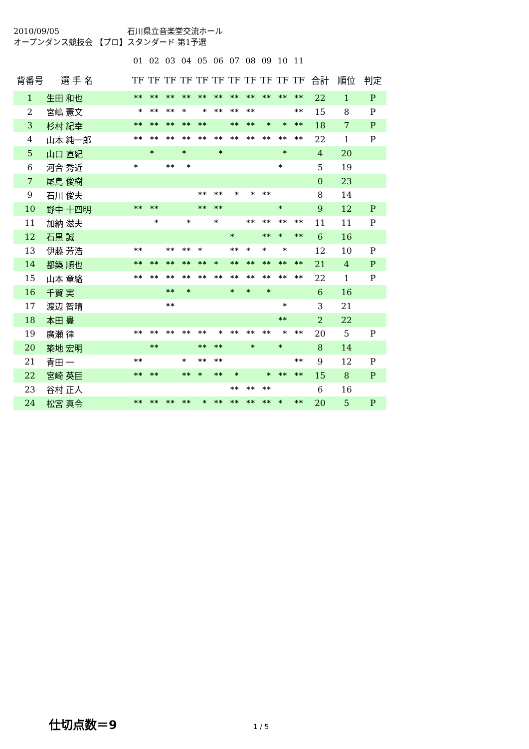2010/09/05 石川県立音楽堂交流ホール
オープンダンス競技会 【プロ】スタンダード 第1予選
| | | 01 | 02 | 03 | 04 | 05 | 06 | 07 | 08 | 09 | 10 | 11 | | | |
| --- | --- | --- | --- | --- | --- | --- | --- | --- | --- | --- | --- | --- | --- | --- | --- |
| 背番号 | 選 手 名 | TF | TF | TF | TF | TF | TF | TF | TF | TF | TF | TF | 合計 | 順位 | 判定 |
| 1 | 生田 和也 | ** | ** | ** | ** | ** | ** | ** | ** | ** | ** | ** | 22 | 1 | P |
| 2 | 宮嶋 憲文 | * | ** | ** | * | * | ** | ** | ** | | | ** | 15 | 8 | P |
| 3 | 杉村 紀幸 | ** | ** | ** | ** | ** | | ** | ** | * | * | ** | 18 | 7 | P |
| 4 | 山本 純一郎 | ** | ** | ** | ** | ** | ** | ** | ** | ** | ** | ** | 22 | 1 | P |
| 5 | 山口 直紀 | | * | | * | | * | | | | * | | 4 | 20 | |
| 6 | 河合 秀近 | * | | ** | * | | | | | | * | | 5 | 19 | |
| 7 | 尾島 俊樹 | | | | | | | | | | | | 0 | 23 | |
| 9 | 石川 俊夫 | | | | | ** | ** | * | * | ** | | | 8 | 14 | |
| 10 | 野中 十四明 | ** | ** | | | ** | ** | | | | * | | 9 | 12 | P |
| 11 | 加納 滋夫 | | * | | * | | * | | ** | ** | ** | ** | 11 | 11 | P |
| 12 | 石黒 誠 | | | | | | | * | | ** | * | ** | 6 | 16 | |
| 13 | 伊藤 芳浩 | ** | | ** | ** | * | | ** | * | * | * | | 12 | 10 | P |
| 14 | 都築 順也 | ** | ** | ** | ** | ** | * | ** | ** | ** | ** | ** | 21 | 4 | P |
| 15 | 山本 章絡 | ** | ** | ** | ** | ** | ** | ** | ** | ** | ** | ** | 22 | 1 | P |
| 16 | 千賀 実 | | | ** | * | | | * | * | * | | | 6 | 16 | |
| 17 | 渡辺 智晴 | | | ** | | | | | | | * | | 3 | 21 | |
| 18 | 本田 豊 | | | | | | | | | | ** | | 2 | 22 | |
| 19 | 廣瀬 律 | ** | ** | ** | ** | ** | * | ** | ** | ** | * | ** | 20 | 5 | P |
| 20 | 築地 宏明 | | ** | | | ** | ** | | * | | * | | 8 | 14 | |
| 21 | 青田 一 | ** | | | * | ** | ** | | | | | ** | 9 | 12 | P |
| 22 | 宮崎 英巨 | ** | ** | | ** | * | ** | * | | * | ** | ** | 15 | 8 | P |
| 23 | 谷村 正人 | | | | | | | ** | ** | ** | | | 6 | 16 | |
| 24 | 松宮 真令 | ** | ** | ** | ** | * | ** | ** | ** | ** | * | ** | 20 | 5 | P |
仕切点数＝9
1 / 5